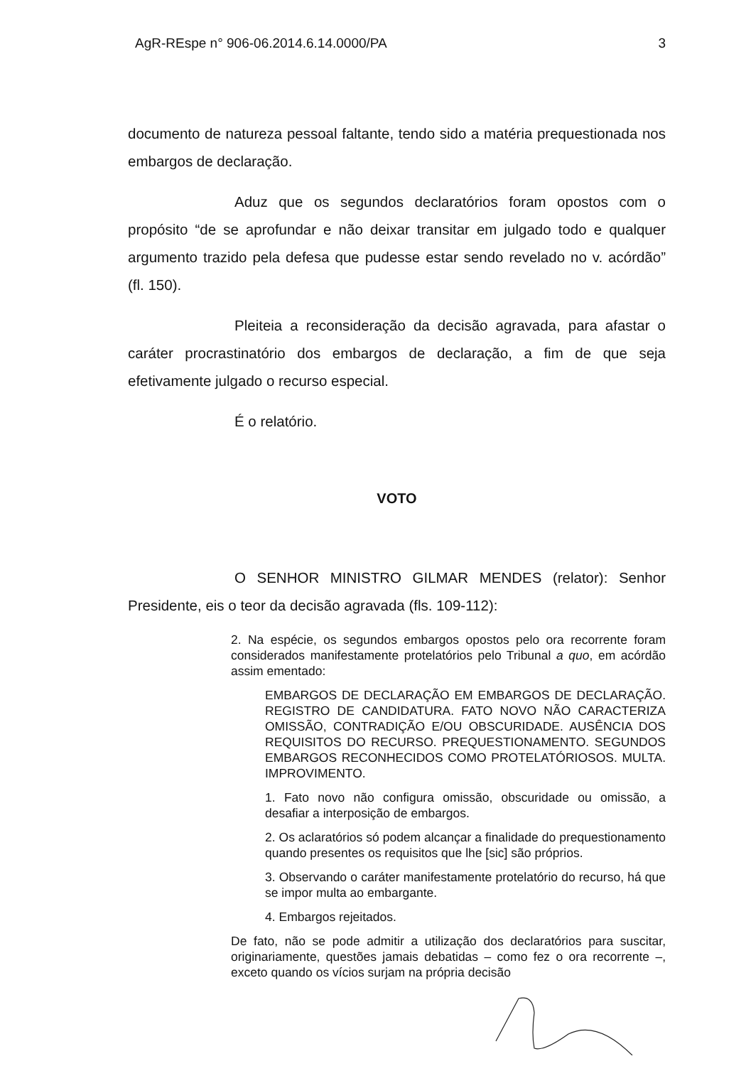AgR-REspe n° 906-06.2014.6.14.0000/PA 3
documento de natureza pessoal faltante, tendo sido a matéria prequestionada nos embargos de declaração.
Aduz que os segundos declaratórios foram opostos com o propósito “de se aprofundar e não deixar transitar em julgado todo e qualquer argumento trazido pela defesa que pudesse estar sendo revelado no v. acórdão” (fl. 150).
Pleiteia a reconsideração da decisão agravada, para afastar o caráter procrastinatório dos embargos de declaração, a fim de que seja efetivamente julgado o recurso especial.
É o relatório.
VOTO
O SENHOR MINISTRO GILMAR MENDES (relator): Senhor Presidente, eis o teor da decisão agravada (fls. 109-112):
2. Na espécie, os segundos embargos opostos pelo ora recorrente foram considerados manifestamente protelatórios pelo Tribunal a quo, em acórdão assim ementado:
EMBARGOS DE DECLARAÇÃO EM EMBARGOS DE DECLARAÇÃO. REGISTRO DE CANDIDATURA. FATO NOVO NÃO CARACTERIZA OMISSÃO, CONTRADIÇÃO E/OU OBSCURIDADE. AUSÊNCIA DOS REQUISITOS DO RECURSO. PREQUESTIONAMENTO. SEGUNDOS EMBARGOS RECONHECIDOS COMO PROTELATÓRIOSOS. MULTA. IMPROVIMENTO.
1. Fato novo não configura omissão, obscuridade ou omissão, a desafiar a interposição de embargos.
2. Os aclaratórios só podem alcançar a finalidade do prequestionamento quando presentes os requisitos que lhe [sic] são próprios.
3. Observando o caráter manifestamente protelatório do recurso, há que se impor multa ao embargante.
4. Embargos rejeitados.
De fato, não se pode admitir a utilização dos declaratórios para suscitar, originariamente, questões jamais debatidas – como fez o ora recorrente –, exceto quando os vícios surjam na própria decisão